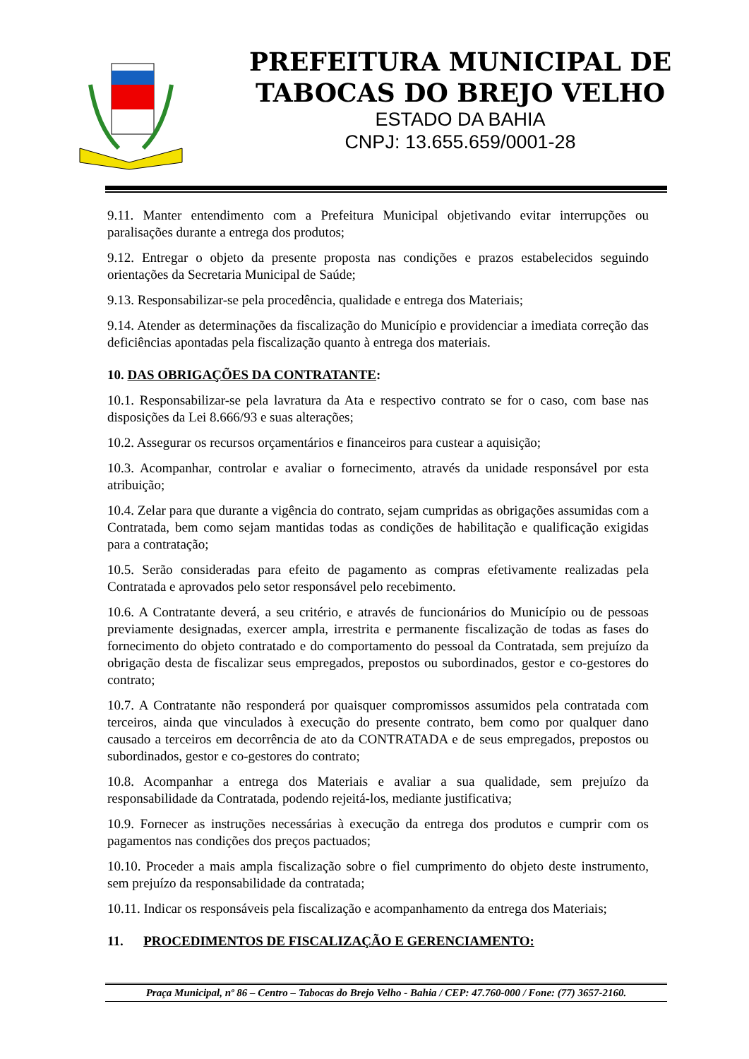PREFEITURA MUNICIPAL DE
TABOCAS DO BREJO VELHO
ESTADO DA BAHIA
CNPJ: 13.655.659/0001-28
9.11. Manter entendimento com a Prefeitura Municipal objetivando evitar interrupções ou paralisações durante a entrega dos produtos;
9.12. Entregar o objeto da presente proposta nas condições e prazos estabelecidos seguindo orientações da Secretaria Municipal de Saúde;
9.13. Responsabilizar-se pela procedência, qualidade e entrega dos Materiais;
9.14. Atender as determinações da fiscalização do Município e providenciar a imediata correção das deficiências apontadas pela fiscalização quanto à entrega dos materiais.
10. DAS OBRIGAÇÕES DA CONTRATANTE:
10.1. Responsabilizar-se pela lavratura da Ata e respectivo contrato se for o caso, com base nas disposições da Lei 8.666/93 e suas alterações;
10.2. Assegurar os recursos orçamentários e financeiros para custear a aquisição;
10.3. Acompanhar, controlar e avaliar o fornecimento, através da unidade responsável por esta atribuição;
10.4. Zelar para que durante a vigência do contrato, sejam cumpridas as obrigações assumidas com a Contratada, bem como sejam mantidas todas as condições de habilitação e qualificação exigidas para a contratação;
10.5. Serão consideradas para efeito de pagamento as compras efetivamente realizadas pela Contratada e aprovados pelo setor responsável pelo recebimento.
10.6. A Contratante deverá, a seu critério, e através de funcionários do Município ou de pessoas previamente designadas, exercer ampla, irrestrita e permanente fiscalização de todas as fases do fornecimento do objeto contratado e do comportamento do pessoal da Contratada, sem prejuízo da obrigação desta de fiscalizar seus empregados, prepostos ou subordinados, gestor e co-gestores do contrato;
10.7. A Contratante não responderá por quaisquer compromissos assumidos pela contratada com terceiros, ainda que vinculados à execução do presente contrato, bem como por qualquer dano causado a terceiros em decorrência de ato da CONTRATADA e de seus empregados, prepostos ou subordinados, gestor e co-gestores do contrato;
10.8. Acompanhar a entrega dos Materiais e avaliar a sua qualidade, sem prejuízo da responsabilidade da Contratada, podendo rejeitá-los, mediante justificativa;
10.9. Fornecer as instruções necessárias à execução da entrega dos produtos e cumprir com os pagamentos nas condições dos preços pactuados;
10.10. Proceder a mais ampla fiscalização sobre o fiel cumprimento do objeto deste instrumento, sem prejuízo da responsabilidade da contratada;
10.11. Indicar os responsáveis pela fiscalização e acompanhamento da entrega dos Materiais;
11. PROCEDIMENTOS DE FISCALIZAÇÃO E GERENCIAMENTO:
Praça Municipal, nº 86 – Centro – Tabocas do Brejo Velho - Bahia / CEP: 47.760-000 / Fone: (77) 3657-2160.